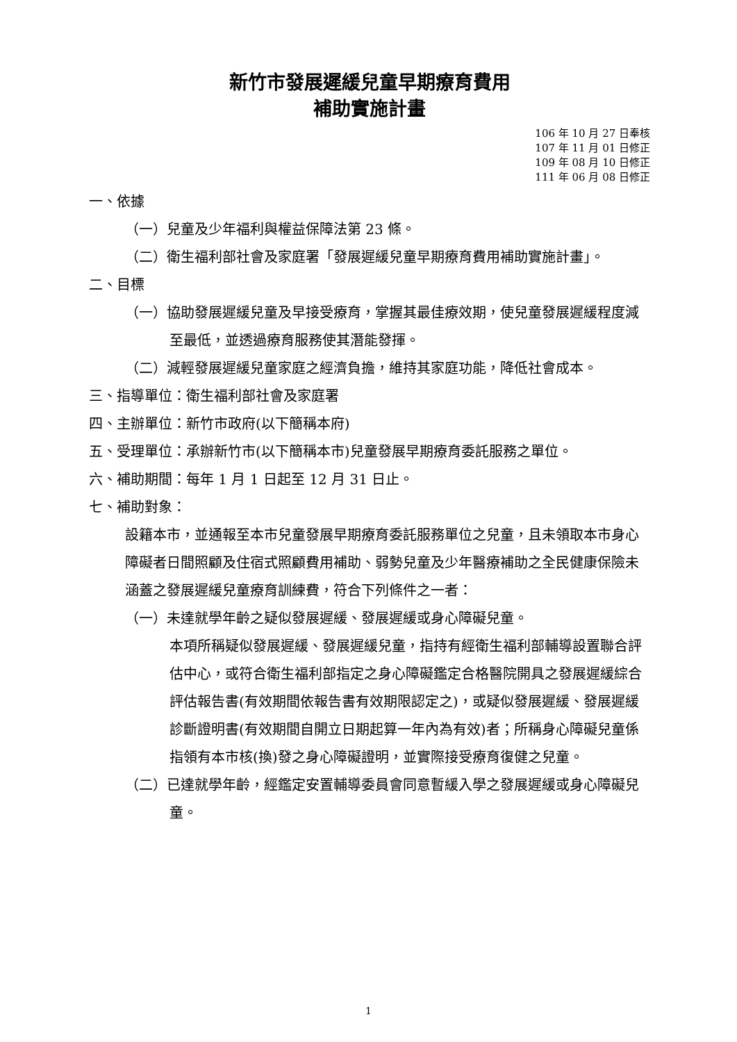新竹市發展遲緩兒童早期療育費用
補助實施計畫
106 年 10 月 27 日奉核
107 年 11 月 01 日修正
109 年 08 月 10 日修正
111 年 06 月 08 日修正
一、依據
（一）兒童及少年福利與權益保障法第 23 條。
（二）衛生福利部社會及家庭署「發展遲緩兒童早期療育費用補助實施計畫」。
二、目標
（一）協助發展遲緩兒童及早接受療育，掌握其最佳療效期，使兒童發展遲緩程度減至最低，並透過療育服務使其潛能發揮。
（二）減輕發展遲緩兒童家庭之經濟負擔，維持其家庭功能，降低社會成本。
三、指導單位：衛生福利部社會及家庭署
四、主辦單位：新竹市政府(以下簡稱本府)
五、受理單位：承辦新竹市(以下簡稱本市)兒童發展早期療育委託服務之單位。
六、補助期間：每年 1 月 1 日起至 12 月 31 日止。
七、補助對象：
設籍本市，並通報至本市兒童發展早期療育委託服務單位之兒童，且未領取本市身心障礙者日間照顧及住宿式照顧費用補助、弱勢兒童及少年醫療補助之全民健康保險未涵蓋之發展遲緩兒童療育訓練費，符合下列條件之一者：
（一）未達就學年齡之疑似發展遲緩、發展遲緩或身心障礙兒童。
本項所稱疑似發展遲緩、發展遲緩兒童，指持有經衛生福利部輔導設置聯合評估中心，或符合衛生福利部指定之身心障礙鑑定合格醫院開具之發展遲緩綜合評估報告書(有效期間依報告書有效期限認定之)，或疑似發展遲緩、發展遲緩診斷證明書(有效期間自開立日期起算一年內為有效)者；所稱身心障礙兒童係指領有本市核(換)發之身心障礙證明，並實際接受療育復健之兒童。
（二）已達就學年齡，經鑑定安置輔導委員會同意暫緩入學之發展遲緩或身心障礙兒童。
1